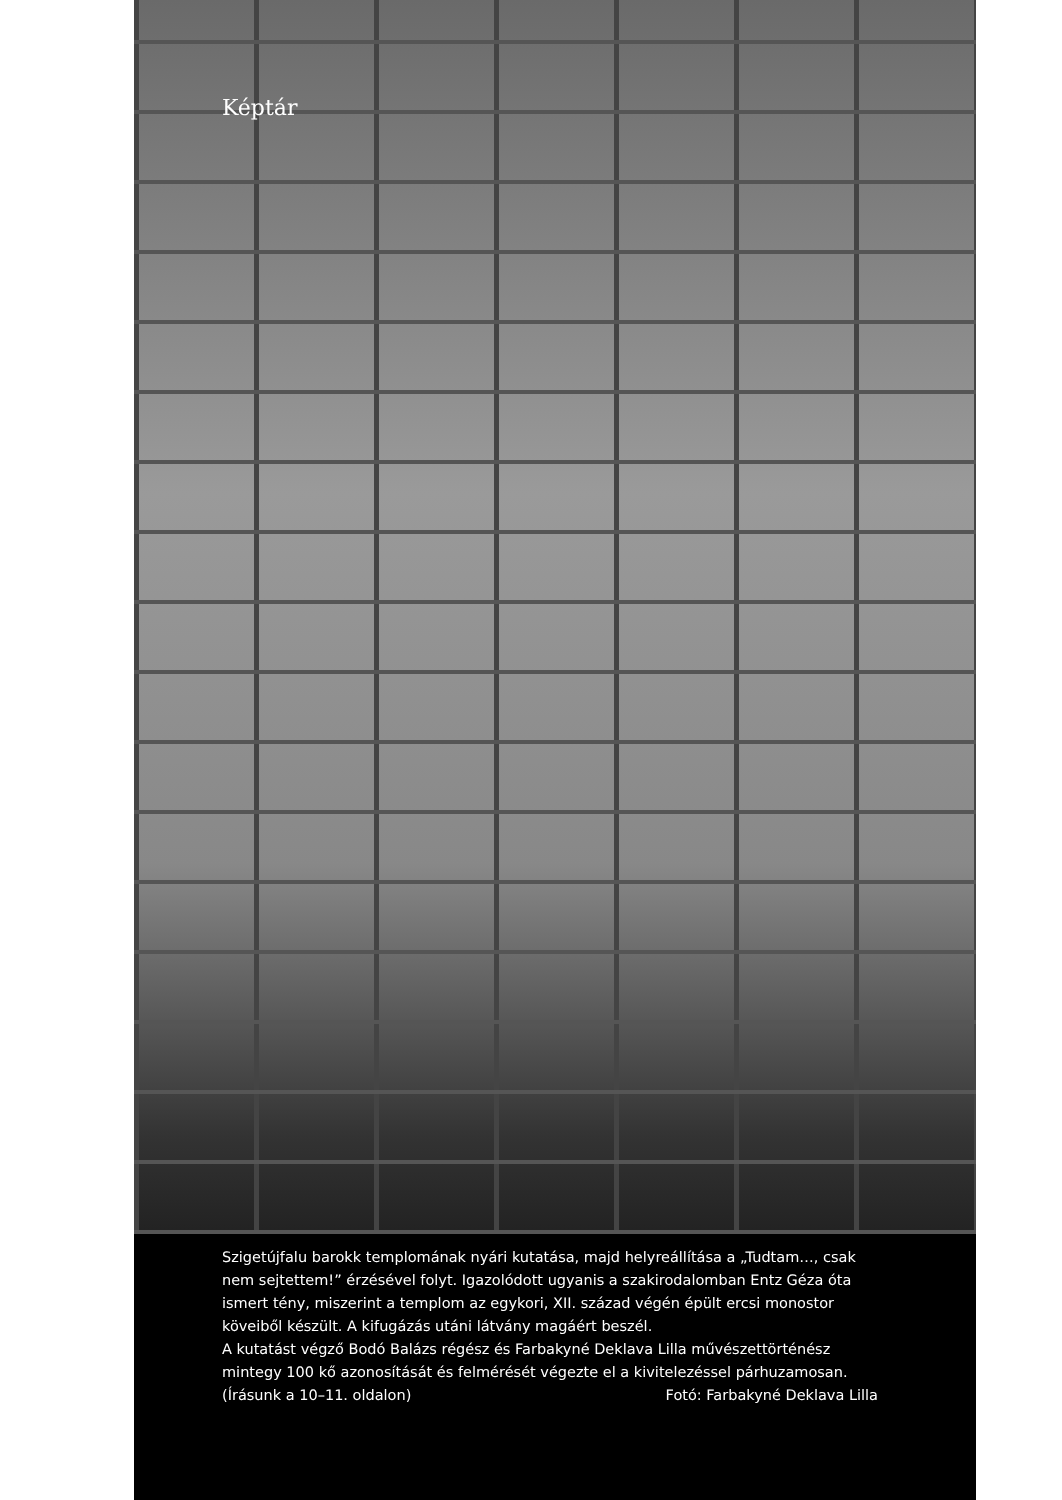Képtár
Szigetújfalu barokk templomának nyári kutatása, majd helyreállítása a „Tudtam…, csak nem sejtettem!” érzésével folyt. Igazolódott ugyanis a szakirodalomban Entz Géza óta ismert tény, miszerint a templom az egykori, XII. század végén épült ercsi monostor köveiből készült. A kifugázás utáni látvány magáért beszél.
A kutatást végző Bodó Balázs régész és Farbakyné Deklava Lilla művészettörténész mintegy 100 kő azonosítását és felmérését végezte el a kivitelezéssel párhuzamosan.
(Írásunk a 10–11. oldalon) Fotó: Farbakyné Deklava Lilla